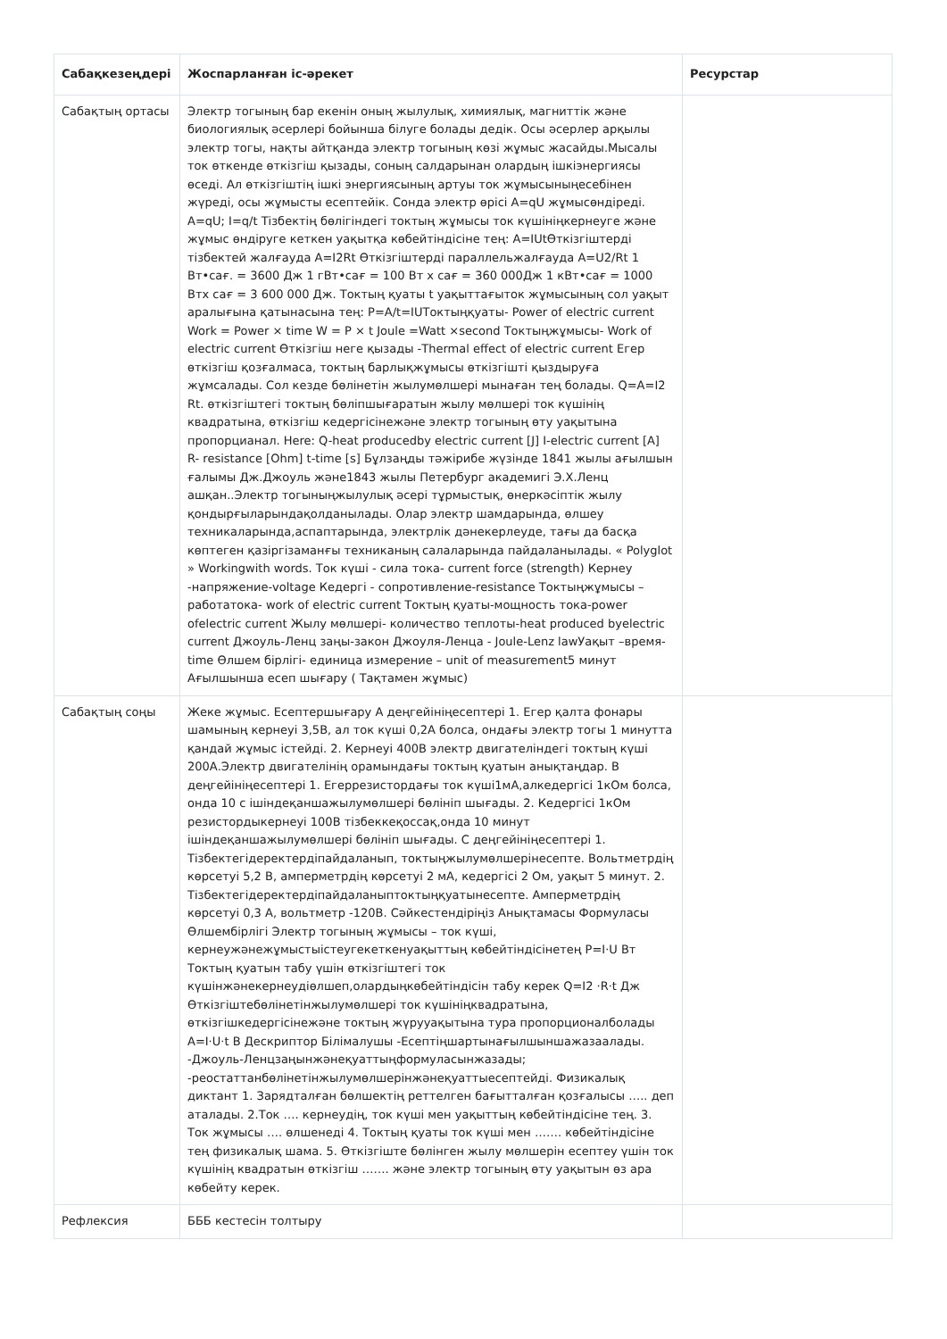| Сабақкезеңдері | Жоспарланған іс-әрекет | Ресурстар |
| --- | --- | --- |
| Сабақтың ортасы | Электр тогының бар екенін оның жылулық, химиялық, магниттік және биологиялық әсерлері бойынша білуге болады дедік. Осы әсерлер арқылы электр тогы, нақты айтқанда электр тогының көзі жұмыс жасайды.Мысалы ток өткенде өткізгіш қызады, соның салдарынан олардың ішкіэнергиясы өседі. Ал өткізгіштің ішкі энергиясының артуы ток жұмысыныңесебінен жүреді, осы жұмысты есептейік. Сонда электр өрісі A=qU жұмысөндіреді. A=qU; I=q/t Тізбектің бөлігіндегі токтың жұмысы ток күшініңкернеуге және жұмыс өндіруге кеткен уақытқа көбейтіндісіне тең: A=IUtӨткізгіштерді тізбектей жалғауда A=I2Rt Өткізгіштерді параллельжалғауда A=U2/Rt 1 Вт•сағ. = 3600 Дж 1 гВт•сағ = 100 Вт х сағ = 360 000Дж 1 кВт•сағ = 1000 Втх сағ = 3 600 000 Дж. Токтың қуаты t уақыттағыток жұмысының сол уақыт аралығына қатынасына тең: P=A/t=IUТоктыңқуаты- Power of electric current Work = Power × time W = P × t Joule =Watt ×second Токтыңжұмысы- Work of electric current Өткізгіш неге қызады -Thermal effect of electric current Егер өткізгіш қозғалмаса, токтың барлықжұмысы өткізгішті қыздыруға жұмсалады. Сол кезде бөлінетін жылумөлшері мынаған тең болады. Q=A=I2 Rt. өткізгіштегі токтың бөліпшығаратын жылу мөлшері ток күшінің квадратына, өткізгіш кедергісінежәне электр тогының өту уақытына пропорцианал. Here: Q-heat producedby electric current [J] I-electric current [A] R- resistance [Ohm] t-time [s] Бұлзаңды тәжірибе жүзінде 1841 жылы ағылшын ғалымы Дж.Джоуль және1843 жылы Петербург академигі Э.Х.Ленц ашқан..Электр тогыныңжылулық әсері тұрмыстық, өнеркәсіптік жылу қондырғыларындақолданылады. Олар электр шамдарында, өлшеу техникаларында,аспаптарында, электрлік дәнекерлеуде, тағы да басқа көптеген қазіргізаманғы техниканың салаларында пайдаланылады. « Polyglot » Workingwith words. Ток күші - сила тока- current force (strength) Кернеу -напряжение-voltage Кедергі - сопротивление-resistance Токтыңжұмысы –работатока- work of electric current Токтың қуаты-мощность тока-power ofelectric current Жылу мөлшері- количество теплоты-heat produced byelectric current Джоуль-Ленц заңы-закон Джоуля-Ленца - Joule-Lenz lawУақыт –время- time Өлшем бірлігі- единица измерение – unit of measurement5 минут Ағылшынша есеп шығару ( Тақтамен жұмыс) | |
| Сабақтың соңы | Жеке жұмыс. Есептершығару А деңгейініңесептері 1. Егер қалта фонары шамының кернеуі 3,5В, ал ток күші 0,2А болса, ондағы электр тогы 1 минутта қандай жұмыс істейді. 2. Кернеуі 400В электр двигателіндегі токтың күші 200А.Электр двигателінің орамындағы токтың қуатын анықтаңдар. В деңгейініңесептері 1. Егеррезистордағы ток күші1мА,алкедергісі 1кОм болса, онда 10 с ішіндеқаншажылумөлшері бөлініп шығады. 2. Кедергісі 1кОм резистордыкернеуі 100В тізбеккеқоссақ,онда 10 минут ішіндеқаншажылумөлшері бөлініп шығады. С деңгейініңесептері 1. Тізбектегідеректердіпайдаланып, токтыңжылумөлшерінесепте. Вольтметрдің көрсетуі 5,2 В, амперметрдің көрсетуі 2 мА, кедергісі 2 Ом, уақыт 5 минут. 2. Тізбектегідеректердіпайдаланыптоктыңқуатынесепте. Амперметрдің көрсетуі 0,3 А, вольтметр -120В. Сәйкестендіріңіз Анықтамасы Формуласы Өлшембірлігі Электр тогының жұмысы – ток күші, кернеужәнежұмыстыістеугекеткенуақыттың көбейтіндісінетең P=I·U Вт Токтың қуатын табу үшін өткізгіштегі ток күшінжәнекернеудіөлшеп,олардыңкөбейтіндісін табу керек Q=I2 ·R·t Дж Өткізгіштебөлінетінжылумөлшері ток күшініңквадратына, өткізгішкедергісінежәне токтың жүрууақытына тура пропорционалболады A=I·U·t В Дескриптор Білімалушы -Есептіңшартынағылшыншажазаалады. -Джоуль-Ленцзаңынжәнеқуаттыңформуласынжазады; -реостаттанбөлінетінжылумөлшерінжәнеқуаттыесептейді. Физикалық диктант 1. Зарядталған бөлшектің реттелген бағытталған қозғалысы ….. деп аталады. 2.Ток …. кернеудің, ток күші мен уақыттың көбейтіндісіне тең. 3. Ток жұмысы …. өлшенеді 4. Токтың қуаты ток күші мен ……. көбейтіндісіне тең физикалық шама. 5. Өткізгіште бөлінген жылу мөлшерін есептеу үшін ток күшінің квадратын өткізгіш ……. және электр тогының өту уақытын өз ара көбейту керек. | |
| Рефлексия | БББ кестесін толтыру | |